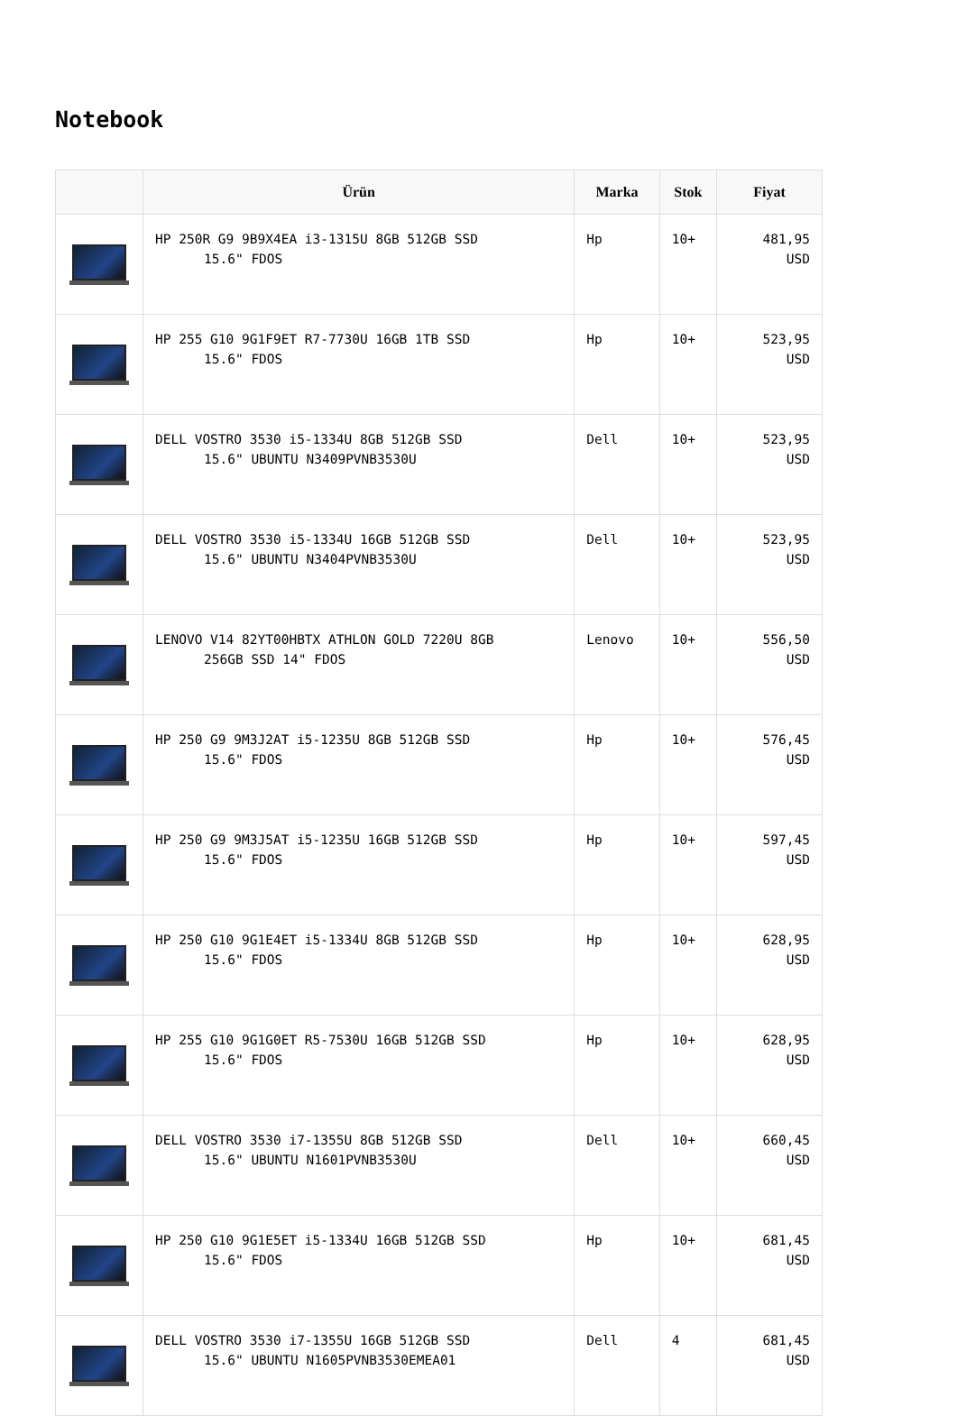Notebook
| | Ürün | Marka | Stok | Fiyat |
| --- | --- | --- | --- | --- |
| | HP 250R G9 9B9X4EA i3-1315U 8GB 512GB SSD 15.6" FDOS | Hp | 10+ | 481,95 USD |
| | HP 255 G10 9G1F9ET R7-7730U 16GB 1TB SSD 15.6" FDOS | Hp | 10+ | 523,95 USD |
| | DELL VOSTRO 3530 i5-1334U 8GB 512GB SSD 15.6" UBUNTU N3409PVNB3530U | Dell | 10+ | 523,95 USD |
| | DELL VOSTRO 3530 i5-1334U 16GB 512GB SSD 15.6" UBUNTU N3404PVNB3530U | Dell | 10+ | 523,95 USD |
| | LENOVO V14 82YT00HBTX ATHLON GOLD 7220U 8GB 256GB SSD 14" FDOS | Lenovo | 10+ | 556,50 USD |
| | HP 250 G9 9M3J2AT i5-1235U 8GB 512GB SSD 15.6" FDOS | Hp | 10+ | 576,45 USD |
| | HP 250 G9 9M3J5AT i5-1235U 16GB 512GB SSD 15.6" FDOS | Hp | 10+ | 597,45 USD |
| | HP 250 G10 9G1E4ET i5-1334U 8GB 512GB SSD 15.6" FDOS | Hp | 10+ | 628,95 USD |
| | HP 255 G10 9G1G0ET R5-7530U 16GB 512GB SSD 15.6" FDOS | Hp | 10+ | 628,95 USD |
| | DELL VOSTRO 3530 i7-1355U 8GB 512GB SSD 15.6" UBUNTU N1601PVNB3530U | Dell | 10+ | 660,45 USD |
| | HP 250 G10 9G1E5ET i5-1334U 16GB 512GB SSD 15.6" FDOS | Hp | 10+ | 681,45 USD |
| | DELL VOSTRO 3530 i7-1355U 16GB 512GB SSD 15.6" UBUNTU N1605PVNB3530EMEA01 | Dell | 4 | 681,45 USD |